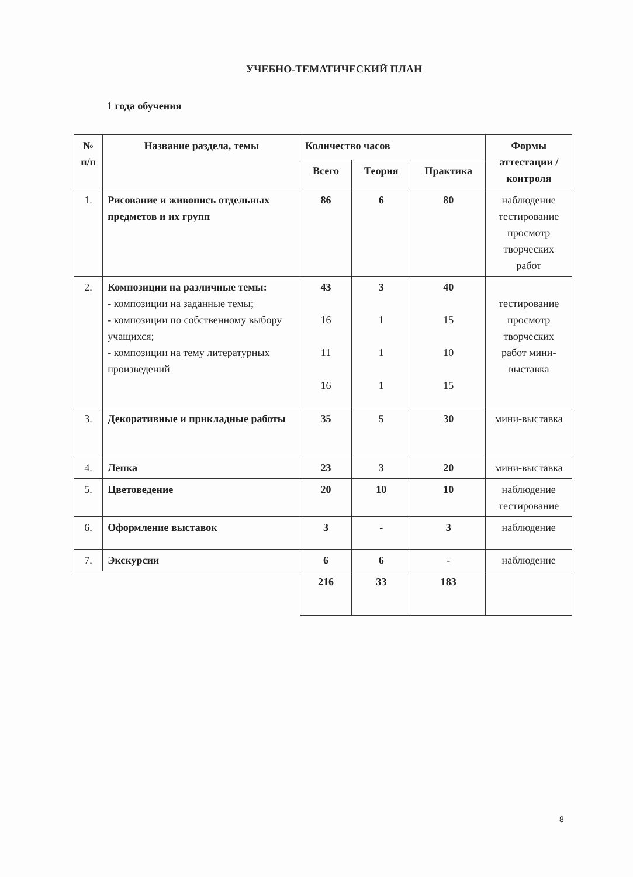УЧЕБНО-ТЕМАТИЧЕСКИЙ ПЛАН
1 года обучения
| № п/п | Название раздела, темы | Количество часов | | | Формы аттестации / контроля |
| --- | --- | --- | --- | --- | --- |
| | | Всего | Теория | Практика | |
| 1. | Рисование и живопись отдельных предметов и их групп | 86 | 6 | 80 | наблюдение тестирование просмотр творческих работ |
| 2. | Композиции на различные темы: - композиции на заданные темы; - композиции по собственному выбору учащихся; - композиции на тему литературных произведений | 43 16 11 16 | 3 1 1 1 | 40 15 10 15 | тестирование просмотр творческих работ мини-выставка |
| 3. | Декоративные и прикладные работы | 35 | 5 | 30 | мини-выставка |
| 4. | Лепка | 23 | 3 | 20 | мини-выставка |
| 5. | Цветоведение | 20 | 10 | 10 | наблюдение тестирование |
| 6. | Оформление выставок | 3 | - | 3 | наблюдение |
| 7. | Экскурсии | 6 | 6 | - | наблюдение |
| | | 216 | 33 | 183 | |
8